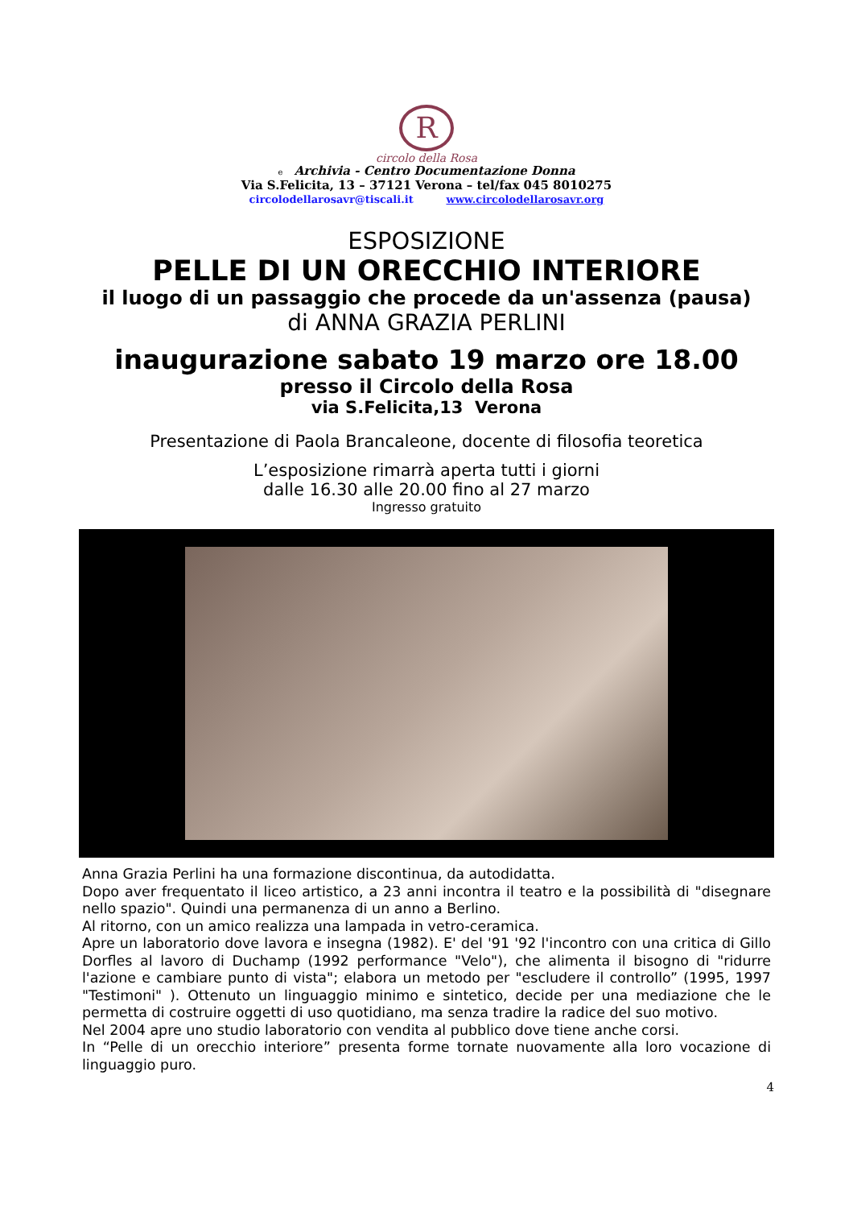R
circolo della Rosa
e Archivia - Centro Documentazione Donna
Via S.Felicita, 13 – 37121 Verona – tel/fax 045 8010275
circolodellarosavr@tiscali.it www.circolodellarosavr.org
ESPOSIZIONE
PELLE DI UN ORECCHIO INTERIORE
il luogo di un passaggio che procede da un'assenza (pausa)
di ANNA GRAZIA PERLINI
inaugurazione sabato 19 marzo ore 18.00
presso il Circolo della Rosa
via S.Felicita,13 Verona
Presentazione di Paola Brancaleone, docente di filosofia teoretica
L’esposizione rimarrà aperta tutti i giorni
dalle 16.30 alle 20.00 fino al 27 marzo
Ingresso gratuito
Anna Grazia Perlini ha una formazione discontinua, da autodidatta.
Dopo aver frequentato il liceo artistico, a 23 anni incontra il teatro e la possibilità di "disegnare nello spazio". Quindi una permanenza di un anno a Berlino.
Al ritorno, con un amico realizza una lampada in vetro-ceramica.
Apre un laboratorio dove lavora e insegna (1982). E' del '91 '92 l'incontro con una critica di Gillo Dorfles al lavoro di Duchamp (1992 performance "Velo"), che alimenta il bisogno di "ridurre l'azione e cambiare punto di vista"; elabora un metodo per "escludere il controllo” (1995, 1997 "Testimoni" ). Ottenuto un linguaggio minimo e sintetico, decide per una mediazione che le permetta di costruire oggetti di uso quotidiano, ma senza tradire la radice del suo motivo.
Nel 2004 apre uno studio laboratorio con vendita al pubblico dove tiene anche corsi.
In “Pelle di un orecchio interiore” presenta forme tornate nuovamente alla loro vocazione di linguaggio puro.
4